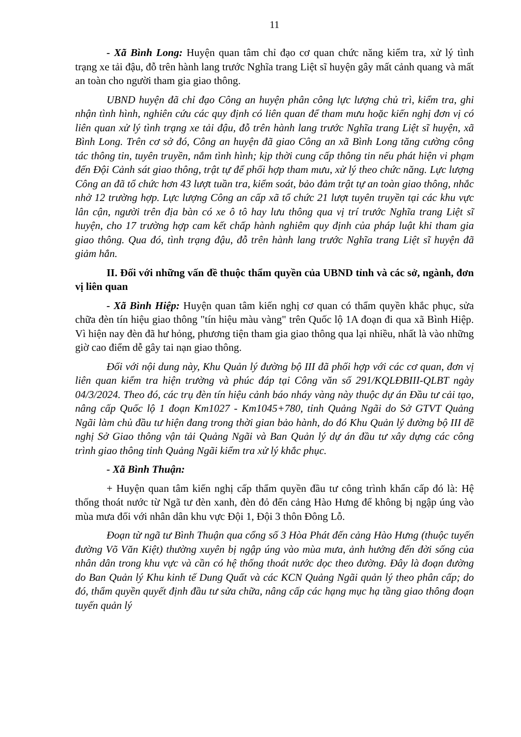11
- Xã Bình Long: Huyện quan tâm chỉ đạo cơ quan chức năng kiểm tra, xử lý tình trạng xe tải đậu, đỗ trên hành lang trước Nghĩa trang Liệt sĩ huyện gây mất cảnh quang và mất an toàn cho người tham gia giao thông.
UBND huyện đã chỉ đạo Công an huyện phân công lực lượng chủ trì, kiểm tra, ghi nhận tình hình, nghiên cứu các quy định có liên quan để tham mưu hoặc kiến nghị đơn vị có liên quan xử lý tình trạng xe tải đậu, đỗ trên hành lang trước Nghĩa trang Liệt sĩ huyện, xã Bình Long. Trên cơ sở đó, Công an huyện đã giao Công an xã Bình Long tăng cường công tác thông tin, tuyên truyền, nắm tình hình; kịp thời cung cấp thông tin nếu phát hiện vi phạm đến Đội Cảnh sát giao thông, trật tự để phối hợp tham mưu, xử lý theo chức năng. Lực lượng Công an đã tổ chức hơn 43 lượt tuần tra, kiểm soát, bảo đảm trật tự an toàn giao thông, nhắc nhở 12 trường hợp. Lực lượng Công an cấp xã tổ chức 21 lượt tuyên truyền tại các khu vực lân cận, người trên địa bàn có xe ô tô hay lưu thông qua vị trí trước Nghĩa trang Liệt sĩ huyện, cho 17 trường hợp cam kết chấp hành nghiêm quy định của pháp luật khi tham gia giao thông. Qua đó, tình trạng đậu, đỗ trên hành lang trước Nghĩa trang Liệt sĩ huyện đã giảm hẳn.
II. Đối với những vấn đề thuộc thẩm quyền của UBND tỉnh và các sở, ngành, đơn vị liên quan
- Xã Bình Hiệp: Huyện quan tâm kiến nghị cơ quan có thẩm quyền khắc phục, sửa chữa đèn tín hiệu giao thông "tín hiệu màu vàng" trên Quốc lộ 1A đoạn đi qua xã Bình Hiệp. Vì hiện nay đèn đã hư hỏng, phương tiện tham gia giao thông qua lại nhiều, nhất là vào những giờ cao điểm dễ gây tai nạn giao thông.
Đối với nội dung này, Khu Quản lý đường bộ III đã phối hợp với các cơ quan, đơn vị liên quan kiểm tra hiện trường và phúc đáp tại Công văn số 291/KQLĐBIII-QLBT ngày 04/3/2024. Theo đó, các trụ đèn tín hiệu cảnh báo nháy vàng này thuộc dự án Đầu tư cải tạo, nâng cấp Quốc lộ 1 đoạn Km1027 - Km1045+780, tỉnh Quảng Ngãi do Sở GTVT Quảng Ngãi làm chủ đầu tư hiện đang trong thời gian bảo hành, do đó Khu Quản lý đường bộ III đề nghị Sở Giao thông vận tải Quảng Ngãi và Ban Quản lý dự án đầu tư xây dựng các công trình giao thông tỉnh Quảng Ngãi kiểm tra xử lý khắc phục.
- Xã Bình Thuận:
+ Huyện quan tâm kiến nghị cấp thẩm quyền đầu tư công trình khẩn cấp đó là: Hệ thống thoát nước từ Ngã tư đèn xanh, đèn đỏ đến cảng Hào Hưng để không bị ngập úng vào mùa mưa đối với nhân dân khu vực Đội 1, Đội 3 thôn Đông Lỗ.
Đoạn từ ngã tư Bình Thuận qua cổng số 3 Hòa Phát đến cảng Hào Hưng (thuộc tuyến đường Võ Văn Kiệt) thường xuyên bị ngập úng vào mùa mưa, ảnh hưởng đến đời sống của nhân dân trong khu vực và cần có hệ thống thoát nước dọc theo đường. Đây là đoạn đường do Ban Quản lý Khu kinh tế Dung Quất và các KCN Quảng Ngãi quản lý theo phân cấp; do đó, thẩm quyền quyết định đầu tư sửa chữa, nâng cấp các hạng mục hạ tầng giao thông đoạn tuyến quản lý